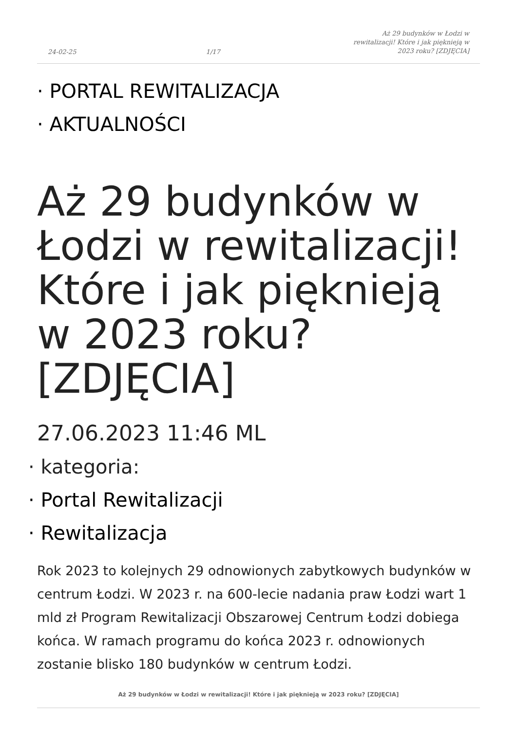24-02-25 1/17 Aż 29 budynków w Łodzi w rewitalizacji! Które i jak pięknieją w 2023 roku? [ZDJĘCIA]
· PORTAL REWITALIZACJA
· AKTUALNOŚCI
Aż 29 budynków w Łodzi w rewitalizacji! Które i jak pięknieją w 2023 roku? [ZDJĘCIA]
27.06.2023 11:46 ML
· kategoria:
· Portal Rewitalizacji
· Rewitalizacja
Rok 2023 to kolejnych 29 odnowionych zabytkowych budynków w centrum Łodzi. W 2023 r. na 600-lecie nadania praw Łodzi wart 1 mld zł Program Rewitalizacji Obszarowej Centrum Łodzi dobiega końca. W ramach programu do końca 2023 r. odnowionych zostanie blisko 180 budynków w centrum Łodzi.
Aż 29 budynków w Łodzi w rewitalizacji! Które i jak pięknieją w 2023 roku? [ZDJĘCIA]